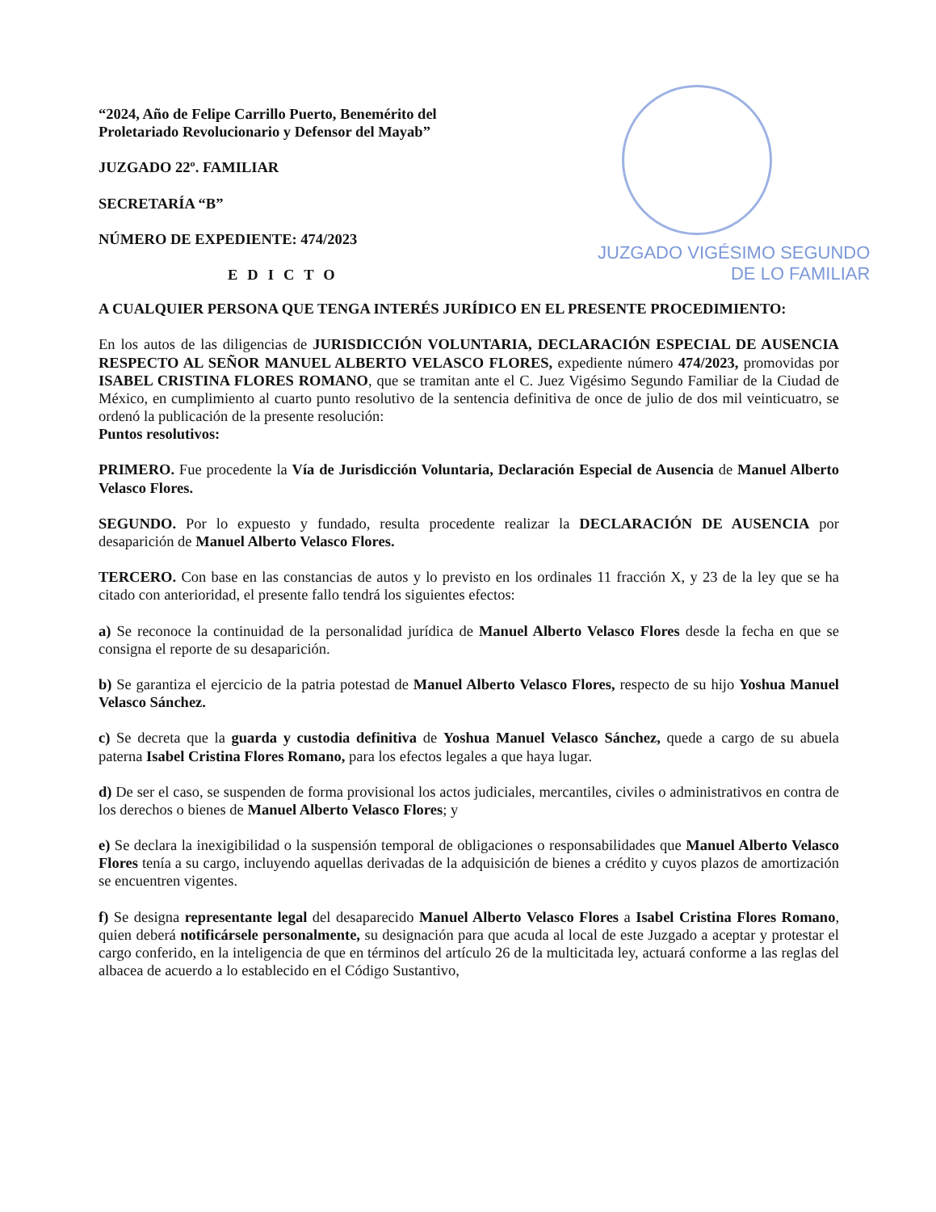JUZGADO VIGÉSIMO SEGUNDO
DE LO FAMILIAR
“2024, Año de Felipe Carrillo Puerto, Benemérito del Proletariado Revolucionario y Defensor del Mayab”
JUZGADO 22º. FAMILIAR
SECRETARÍA “B”
NÚMERO DE EXPEDIENTE: 474/2023
EDICTO
A CUALQUIER PERSONA QUE TENGA INTERÉS JURÍDICO EN EL PRESENTE PROCEDIMIENTO:
En los autos de las diligencias de JURISDICCIÓN VOLUNTARIA, DECLARACIÓN ESPECIAL DE AUSENCIA RESPECTO AL SEÑOR MANUEL ALBERTO VELASCO FLORES, expediente número 474/2023, promovidas por ISABEL CRISTINA FLORES ROMANO, que se tramitan ante el C. Juez Vigésimo Segundo Familiar de la Ciudad de México, en cumplimiento al cuarto punto resolutivo de la sentencia definitiva de once de julio de dos mil veinticuatro, se ordenó la publicación de la presente resolución:
Puntos resolutivos:
PRIMERO. Fue procedente la Vía de Jurisdicción Voluntaria, Declaración Especial de Ausencia de Manuel Alberto Velasco Flores.
SEGUNDO. Por lo expuesto y fundado, resulta procedente realizar la DECLARACIÓN DE AUSENCIA por desaparición de Manuel Alberto Velasco Flores.
TERCERO. Con base en las constancias de autos y lo previsto en los ordinales 11 fracción X, y 23 de la ley que se ha citado con anterioridad, el presente fallo tendrá los siguientes efectos:
a) Se reconoce la continuidad de la personalidad jurídica de Manuel Alberto Velasco Flores desde la fecha en que se consigna el reporte de su desaparición.
b) Se garantiza el ejercicio de la patria potestad de Manuel Alberto Velasco Flores, respecto de su hijo Yoshua Manuel Velasco Sánchez.
c) Se decreta que la guarda y custodia definitiva de Yoshua Manuel Velasco Sánchez, quede a cargo de su abuela paterna Isabel Cristina Flores Romano, para los efectos legales a que haya lugar.
d) De ser el caso, se suspenden de forma provisional los actos judiciales, mercantiles, civiles o administrativos en contra de los derechos o bienes de Manuel Alberto Velasco Flores; y
e) Se declara la inexigibilidad o la suspensión temporal de obligaciones o responsabilidades que Manuel Alberto Velasco Flores tenía a su cargo, incluyendo aquellas derivadas de la adquisición de bienes a crédito y cuyos plazos de amortización se encuentren vigentes.
f) Se designa representante legal del desaparecido Manuel Alberto Velasco Flores a Isabel Cristina Flores Romano, quien deberá notificársele personalmente, su designación para que acuda al local de este Juzgado a aceptar y protestar el cargo conferido, en la inteligencia de que en términos del artículo 26 de la multicitada ley, actuará conforme a las reglas del albacea de acuerdo a lo establecido en el Código Sustantivo,